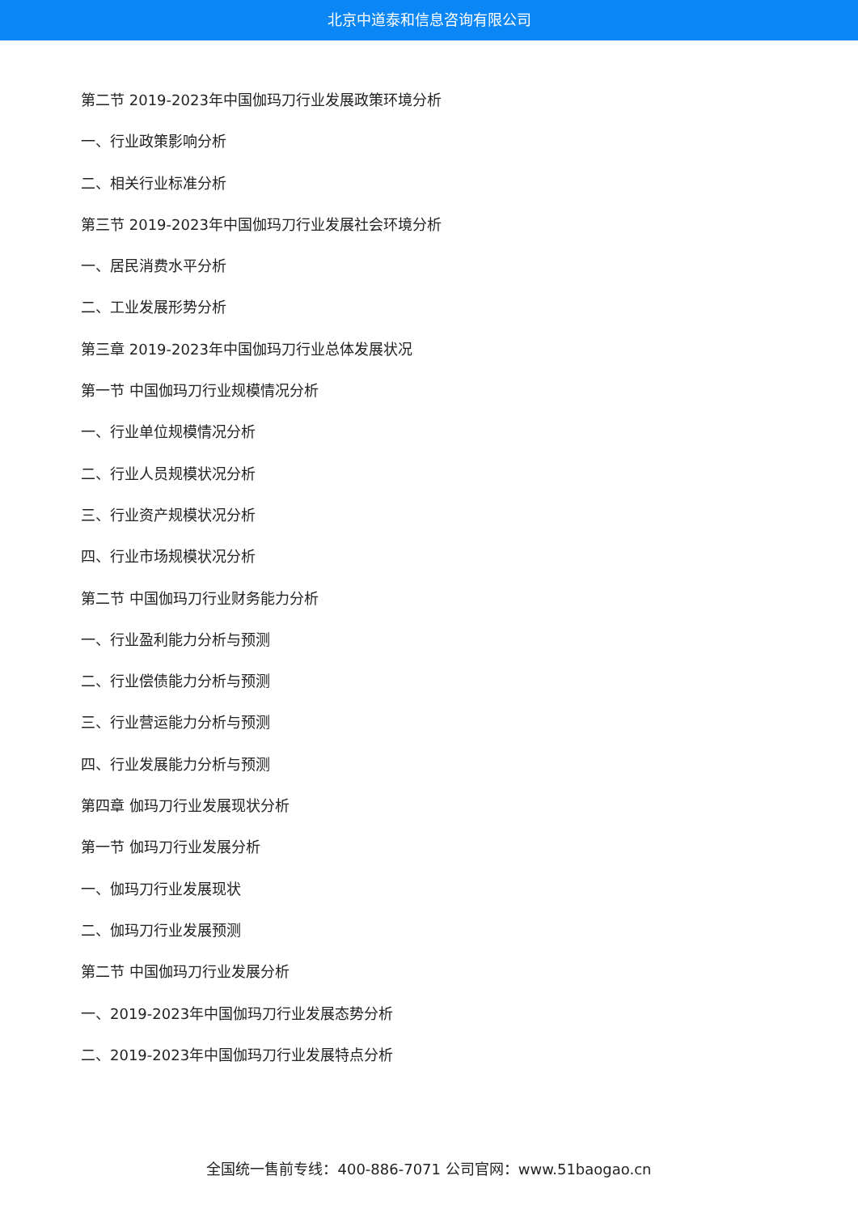北京中道泰和信息咨询有限公司
第二节 2019-2023年中国伽玛刀行业发展政策环境分析
一、行业政策影响分析
二、相关行业标准分析
第三节 2019-2023年中国伽玛刀行业发展社会环境分析
一、居民消费水平分析
二、工业发展形势分析
第三章 2019-2023年中国伽玛刀行业总体发展状况
第一节 中国伽玛刀行业规模情况分析
一、行业单位规模情况分析
二、行业人员规模状况分析
三、行业资产规模状况分析
四、行业市场规模状况分析
第二节 中国伽玛刀行业财务能力分析
一、行业盈利能力分析与预测
二、行业偿债能力分析与预测
三、行业营运能力分析与预测
四、行业发展能力分析与预测
第四章 伽玛刀行业发展现状分析
第一节 伽玛刀行业发展分析
一、伽玛刀行业发展现状
二、伽玛刀行业发展预测
第二节 中国伽玛刀行业发展分析
一、2019-2023年中国伽玛刀行业发展态势分析
二、2019-2023年中国伽玛刀行业发展特点分析
全国统一售前专线：400-886-7071 公司官网：www.51baogao.cn